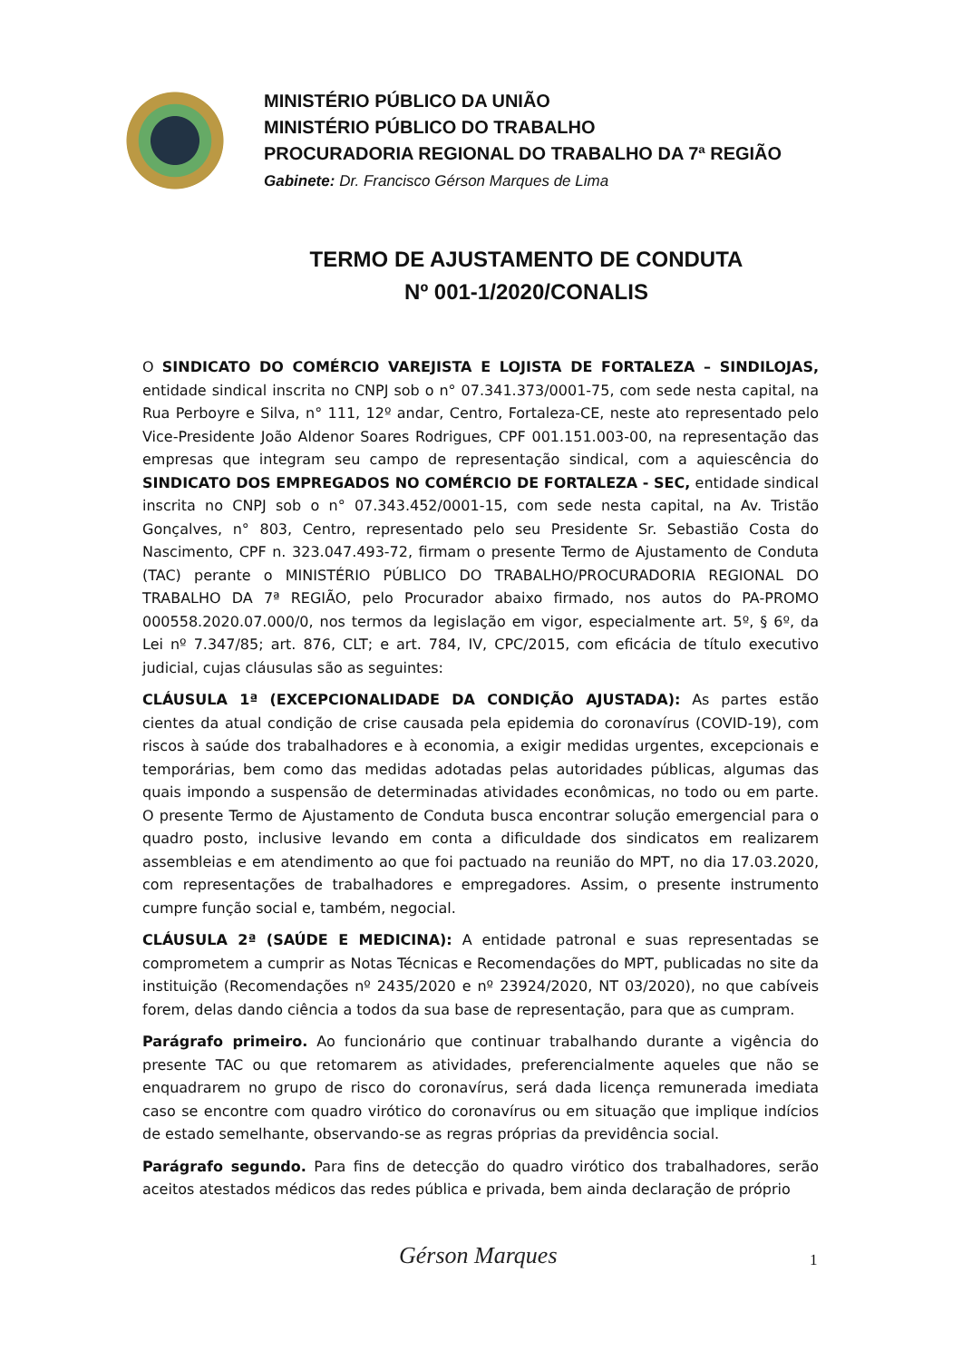MINISTÉRIO PÚBLICO DA UNIÃO
MINISTÉRIO PÚBLICO DO TRABALHO
PROCURADORIA REGIONAL DO TRABALHO DA 7ª REGIÃO
Gabinete: Dr. Francisco Gérson Marques de Lima
TERMO DE AJUSTAMENTO DE CONDUTA
Nº 001-1/2020/CONALIS
O SINDICATO DO COMÉRCIO VAREJISTA E LOJISTA DE FORTALEZA – SINDILOJAS, entidade sindical inscrita no CNPJ sob o n° 07.341.373/0001-75, com sede nesta capital, na Rua Perboyre e Silva, n° 111, 12º andar, Centro, Fortaleza-CE, neste ato representado pelo Vice-Presidente João Aldenor Soares Rodrigues, CPF 001.151.003-00, na representação das empresas que integram seu campo de representação sindical, com a aquiescência do SINDICATO DOS EMPREGADOS NO COMÉRCIO DE FORTALEZA - SEC, entidade sindical inscrita no CNPJ sob o n° 07.343.452/0001-15, com sede nesta capital, na Av. Tristão Gonçalves, n° 803, Centro, representado pelo seu Presidente Sr. Sebastião Costa do Nascimento, CPF n. 323.047.493-72, firmam o presente Termo de Ajustamento de Conduta (TAC) perante o MINISTÉRIO PÚBLICO DO TRABALHO/PROCURADORIA REGIONAL DO TRABALHO DA 7ª REGIÃO, pelo Procurador abaixo firmado, nos autos do PA-PROMO 000558.2020.07.000/0, nos termos da legislação em vigor, especialmente art. 5º, § 6º, da Lei nº 7.347/85; art. 876, CLT; e art. 784, IV, CPC/2015, com eficácia de título executivo judicial, cujas cláusulas são as seguintes:
CLÁUSULA 1ª (EXCEPCIONALIDADE DA CONDIÇÃO AJUSTADA): As partes estão cientes da atual condição de crise causada pela epidemia do coronavírus (COVID-19), com riscos à saúde dos trabalhadores e à economia, a exigir medidas urgentes, excepcionais e temporárias, bem como das medidas adotadas pelas autoridades públicas, algumas das quais impondo a suspensão de determinadas atividades econômicas, no todo ou em parte. O presente Termo de Ajustamento de Conduta busca encontrar solução emergencial para o quadro posto, inclusive levando em conta a dificuldade dos sindicatos em realizarem assembleias e em atendimento ao que foi pactuado na reunião do MPT, no dia 17.03.2020, com representações de trabalhadores e empregadores. Assim, o presente instrumento cumpre função social e, também, negocial.
CLÁUSULA 2ª (SAÚDE E MEDICINA): A entidade patronal e suas representadas se comprometem a cumprir as Notas Técnicas e Recomendações do MPT, publicadas no site da instituição (Recomendações nº 2435/2020 e nº 23924/2020, NT 03/2020), no que cabíveis forem, delas dando ciência a todos da sua base de representação, para que as cumpram.
Parágrafo primeiro. Ao funcionário que continuar trabalhando durante a vigência do presente TAC ou que retomarem as atividades, preferencialmente aqueles que não se enquadrarem no grupo de risco do coronavírus, será dada licença remunerada imediata caso se encontre com quadro virótico do coronavírus ou em situação que implique indícios de estado semelhante, observando-se as regras próprias da previdência social.
Parágrafo segundo. Para fins de detecção do quadro virótico dos trabalhadores, serão aceitos atestados médicos das redes pública e privada, bem ainda declaração de próprio
1
Gérson Marques